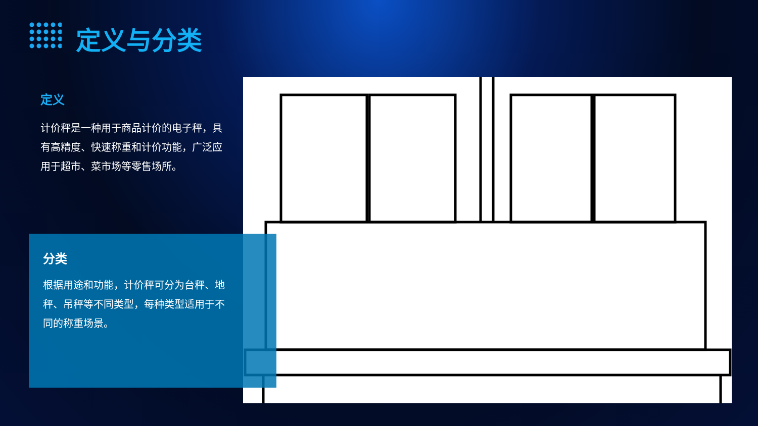定义与分类
定义
计价秤是一种用于商品计价的电子秤，具有高精度、快速称重和计价功能，广泛应用于超市、菜市场等零售场所。
分类
根据用途和功能，计价秤可分为台秤、地秤、吊秤等不同类型，每种类型适用于不同的称重场景。